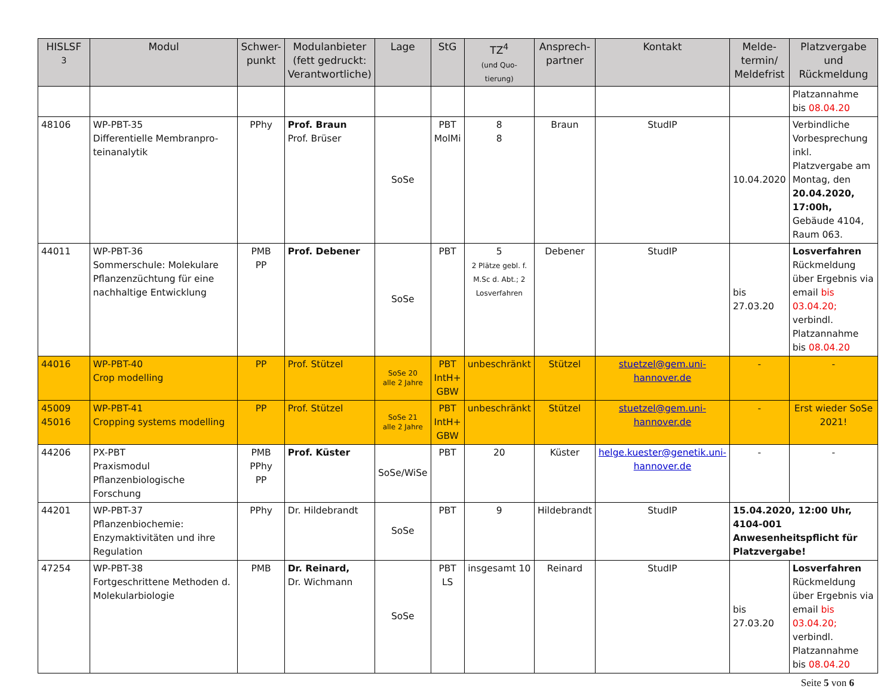| HISLSF <sup>3</sup> | Modul | Schwer- punkt | Modulanbieter (fett gedruckt: Verantwortliche) | Lage | StG | TZ<sup>4</sup> (und Quo- tierung) | Ansprech- partner | Kontakt | Melde- termin/ Meldefrist | Platzvergabe und Rückmeldung |
| --- | --- | --- | --- | --- | --- | --- | --- | --- | --- | --- |
| | | | | | | | | | | Platzannahme bis 08.04.20 |
| 48106 | WP-PBT-35 Differentielle Membranpro- teinanalytik | PPhy | Prof. Braun Prof. Brüser | SoSe | PBT MolMi | 8 8 | Braun | StudIP | 10.04.2020 | Verbindliche Vorbesprechung inkl. Platzvergabe am Montag, den 20.04.2020, 17:00h, Gebäude 4104, Raum 063. |
| 44011 | WP-PBT-36 Sommerschule: Molekulare Pflanzenzüchtung für eine nachhaltige Entwicklung | PMB PP | Prof. Debener | SoSe | PBT | 5 2 Plätze gebl. f. M.Sc d. Abt.; 2 Losverfahren | Debener | StudIP | bis 27.03.20 | Losverfahren Rückmeldung über Ergebnis via email bis 03.04.20; verbindl. Platzannahme bis 08.04.20 |
| 44016 | WP-PBT-40 Crop modelling | PP | Prof. Stützel | SoSe 20 alle 2 Jahre | PBT IntH+ GBW | unbeschränkt | Stützel | stuetzel@gem.uni-hannover.de | - | - |
| 45009 45016 | WP-PBT-41 Cropping systems modelling | PP | Prof. Stützel | SoSe 21 alle 2 Jahre | PBT IntH+ GBW | unbeschränkt | Stützel | stuetzel@gem.uni-hannover.de | - | Erst wieder SoSe 2021! |
| 44206 | PX-PBT Praxismodul Pflanzenbiologische Forschung | PMB PPhy PP | Prof. Küster | SoSe/WiSe | PBT | 20 | Küster | helge.kuester@genetik.uni-hannover.de | - | - |
| 44201 | WP-PBT-37 Pflanzenbiochemie: Enzymaktivitäten und ihre Regulation | PPhy | Dr. Hildebrandt | SoSe | PBT | 9 | Hildebrandt | StudIP | 15.04.2020, 12:00 Uhr, 4104-001 Anwesenheitspflicht für Platzvergabe! | |
| 47254 | WP-PBT-38 Fortgeschrittene Methoden d. Molekularbiologie | PMB | Dr. Reinard, Dr. Wichmann | SoSe | PBT LS | insgesamt 10 | Reinard | StudIP | bis 27.03.20 | Losverfahren Rückmeldung über Ergebnis via email bis 03.04.20; verbindl. Platzannahme bis 08.04.20 |
Seite 5 von 6